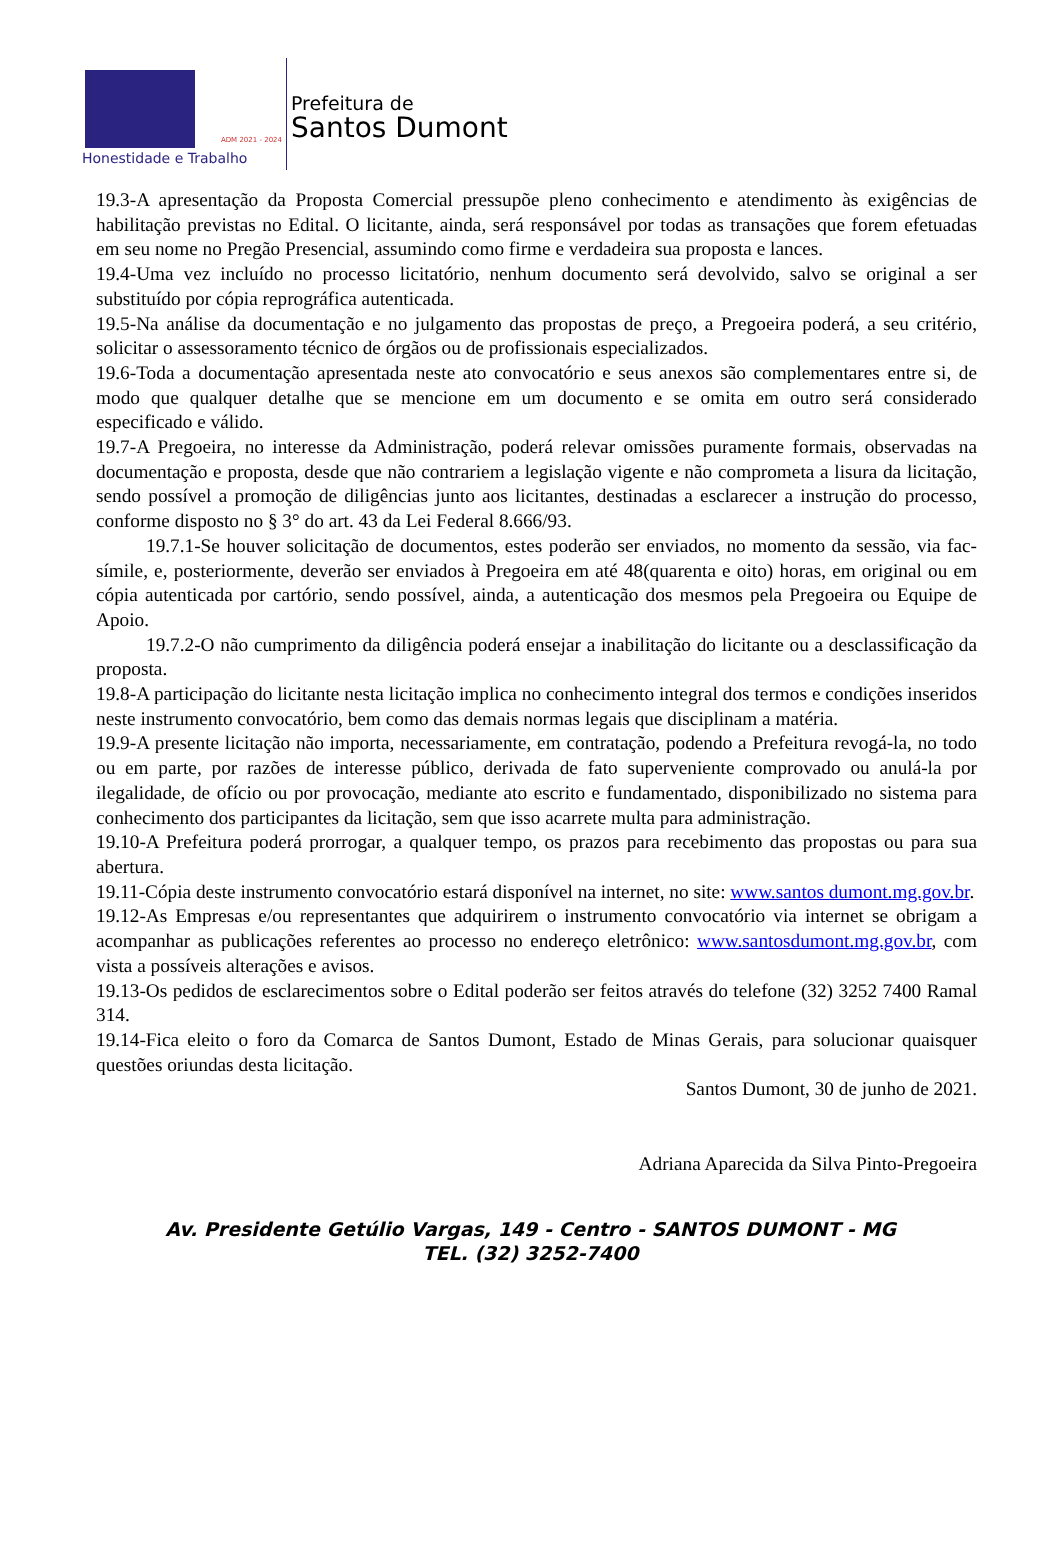ADM 2021 - 2024
Honestidade e Trabalho
Prefeitura de
Santos Dumont
19.3-A apresentação da Proposta Comercial pressupõe pleno conhecimento e atendimento às exigências de habilitação previstas no Edital. O licitante, ainda, será responsável por todas as transações que forem efetuadas em seu nome no Pregão Presencial, assumindo como firme e verdadeira sua proposta e lances.
19.4-Uma vez incluído no processo licitatório, nenhum documento será devolvido, salvo se original a ser substituído por cópia reprográfica autenticada.
19.5-Na análise da documentação e no julgamento das propostas de preço, a Pregoeira poderá, a seu critério, solicitar o assessoramento técnico de órgãos ou de profissionais especializados.
19.6-Toda a documentação apresentada neste ato convocatório e seus anexos são complementares entre si, de modo que qualquer detalhe que se mencione em um documento e se omita em outro será considerado especificado e válido.
19.7-A Pregoeira, no interesse da Administração, poderá relevar omissões puramente formais, observadas na documentação e proposta, desde que não contrariem a legislação vigente e não comprometa a lisura da licitação, sendo possível a promoção de diligências junto aos licitantes, destinadas a esclarecer a instrução do processo, conforme disposto no § 3° do art. 43 da Lei Federal 8.666/93.
19.7.1-Se houver solicitação de documentos, estes poderão ser enviados, no momento da sessão, via fac-símile, e, posteriormente, deverão ser enviados à Pregoeira em até 48(quarenta e oito) horas, em original ou em cópia autenticada por cartório, sendo possível, ainda, a autenticação dos mesmos pela Pregoeira ou Equipe de Apoio.
19.7.2-O não cumprimento da diligência poderá ensejar a inabilitação do licitante ou a desclassificação da proposta.
19.8-A participação do licitante nesta licitação implica no conhecimento integral dos termos e condições inseridos neste instrumento convocatório, bem como das demais normas legais que disciplinam a matéria.
19.9-A presente licitação não importa, necessariamente, em contratação, podendo a Prefeitura revogá-la, no todo ou em parte, por razões de interesse público, derivada de fato superveniente comprovado ou anulá-la por ilegalidade, de ofício ou por provocação, mediante ato escrito e fundamentado, disponibilizado no sistema para conhecimento dos participantes da licitação, sem que isso acarrete multa para administração.
19.10-A Prefeitura poderá prorrogar, a qualquer tempo, os prazos para recebimento das propostas ou para sua abertura.
19.11-Cópia deste instrumento convocatório estará disponível na internet, no site: www.santos dumont.mg.gov.br.
19.12-As Empresas e/ou representantes que adquirirem o instrumento convocatório via internet se obrigam a acompanhar as publicações referentes ao processo no endereço eletrônico: www.santosdumont.mg.gov.br, com vista a possíveis alterações e avisos.
19.13-Os pedidos de esclarecimentos sobre o Edital poderão ser feitos através do telefone (32) 3252 7400 Ramal 314.
19.14-Fica eleito o foro da Comarca de Santos Dumont, Estado de Minas Gerais, para solucionar quaisquer questões oriundas desta licitação.
Santos Dumont, 30 de junho de 2021.
Adriana Aparecida da Silva Pinto-Pregoeira
Av. Presidente Getúlio Vargas, 149 - Centro - SANTOS DUMONT - MG
TEL. (32) 3252-7400